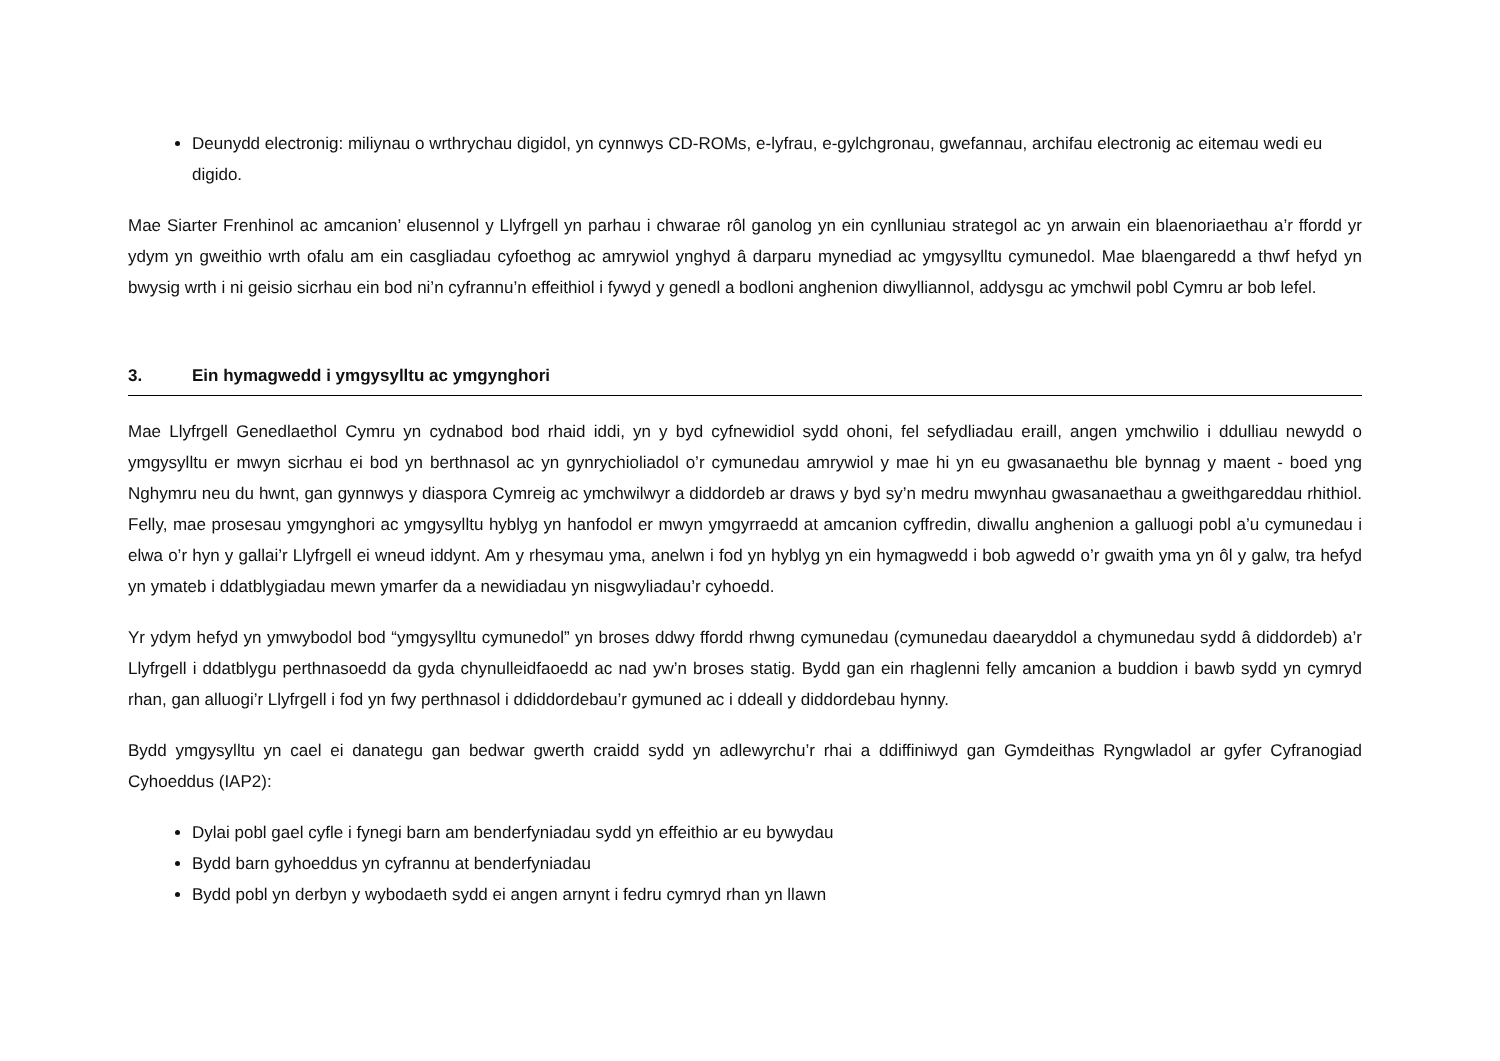Deunydd electronig: miliynau o wrthrychau digidol, yn cynnwys CD-ROMs, e-lyfrau, e-gylchgronau, gwefannau, archifau electronig ac eitemau wedi eu digido.
Mae Siarter Frenhinol ac amcanion’ elusennol y Llyfrgell yn parhau i chwarae rôl ganolog yn ein cynlluniau strategol ac yn arwain ein blaenoriaethau a’r ffordd yr ydym yn gweithio wrth ofalu am ein casgliadau cyfoethog ac amrywiol ynghyd â darparu mynediad ac ymgysylltu cymunedol. Mae blaengaredd a thwf hefyd yn bwysig wrth i ni geisio sicrhau ein bod ni’n cyfrannu’n effeithiol i fywyd y genedl a bodloni anghenion diwylliannol, addysgu ac ymchwil pobl Cymru ar bob lefel.
3. Ein hymagwedd i ymgysylltu ac ymgynghori
Mae Llyfrgell Genedlaethol Cymru yn cydnabod bod rhaid iddi, yn y byd cyfnewidiol sydd ohoni, fel sefydliadau eraill, angen ymchwilio i ddulliau newydd o ymgysylltu er mwyn sicrhau ei bod yn berthnasol ac yn gynrychioliadol o’r cymunedau amrywiol y mae hi yn eu gwasanaethu ble bynnag y maent - boed yng Nghymru neu du hwnt, gan gynnwys y diaspora Cymreig ac ymchwilwyr a diddordeb ar draws y byd sy’n medru mwynhau gwasanaethau a gweithgareddau rhithiol. Felly, mae prosesau ymgynghori ac ymgysylltu hyblyg yn hanfodol er mwyn ymgyrraedd at amcanion cyffredin, diwallu anghenion a galluogi pobl a’u cymunedau i elwa o’r hyn y gallai’r Llyfrgell ei wneud iddynt. Am y rhesymau yma, anelwn i fod yn hyblyg yn ein hymagwedd i bob agwedd o’r gwaith yma yn ôl y galw, tra hefyd yn ymateb i ddatblygiadau mewn ymarfer da a newidiadau yn nisgwyliadau’r cyhoedd.
Yr ydym hefyd yn ymwybodol bod “ymgysylltu cymunedol” yn broses ddwy ffordd rhwng cymunedau (cymunedau daearyddol a chymunedau sydd â diddordeb) a’r Llyfrgell i ddatblygu perthnasoedd da gyda chynulleidfaoedd ac nad yw’n broses statig. Bydd gan ein rhaglenni felly amcanion a buddion i bawb sydd yn cymryd rhan, gan alluogi’r Llyfrgell i fod yn fwy perthnasol i ddiddordebau’r gymuned ac i ddeall y diddordebau hynny.
Bydd ymgysylltu yn cael ei danategu gan bedwar gwerth craidd sydd yn adlewyrchu’r rhai a ddiffiniwyd gan Gymdeithas Ryngwladol ar gyfer Cyfranogiad Cyhoeddus (IAP2):
Dylai pobl gael cyfle i fynegi barn am benderfyniadau sydd yn effeithio ar eu bywydau
Bydd barn gyhoeddus yn cyfrannu at benderfyniadau
Bydd pobl yn derbyn y wybodaeth sydd ei angen arnynt i fedru cymryd rhan yn llawn